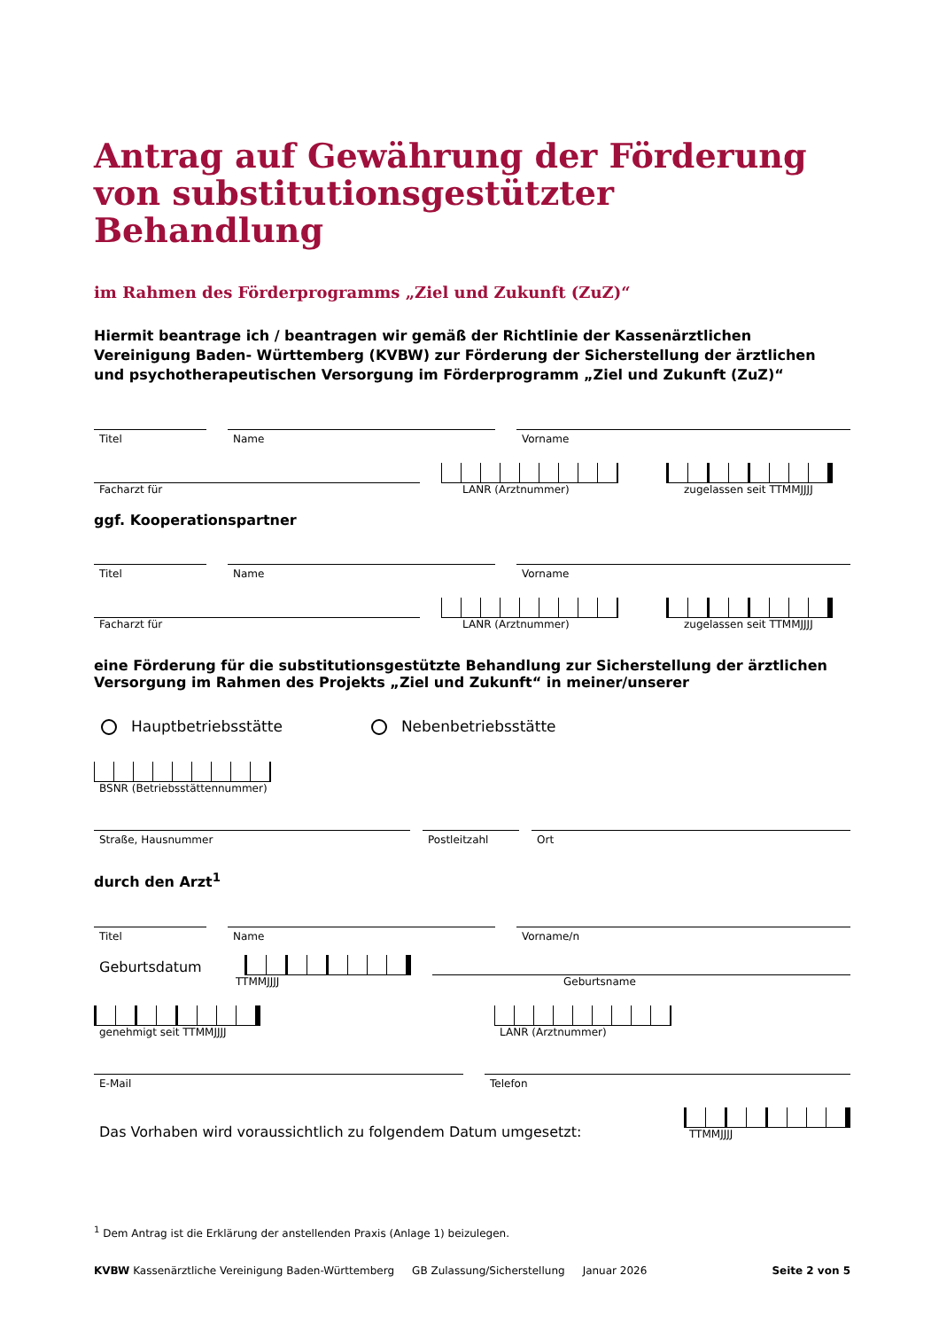Antrag auf Gewährung der Förderung von substitutionsgestützter Behandlung
im Rahmen des Förderprogramms „Ziel und Zukunft (ZuZ)“
Hiermit beantrage ich / beantragen wir gemäß der Richtlinie der Kassenärztlichen Vereinigung Baden- Württemberg (KVBW) zur Förderung der Sicherstellung der ärztlichen und psychotherapeutischen Versorgung im Förderprogramm „Ziel und Zukunft (ZuZ)“
Titel
Name
Vorname
Facharzt für
LANR (Arztnummer)
zugelassen seit TTMMJJJJ
ggf. Kooperationspartner
Titel
Name
Vorname
Facharzt für
LANR (Arztnummer)
zugelassen seit TTMMJJJJ
eine Förderung für die substitutionsgestützte Behandlung zur Sicherstellung der ärztlichen Versorgung im Rahmen des Projekts „Ziel und Zukunft“ in meiner/unserer
Hauptbetriebsstätte Nebenbetriebsstätte
BSNR (Betriebsstättennummer)
Straße, Hausnummer
Postleitzahl
Ort
durch den Arzt<sup>1</sup>
Titel
Name
Vorname/n
Geburtsdatum
TTMMJJJJ
Geburtsname
genehmigt seit TTMMJJJJ
LANR (Arztnummer)
E-Mail
Telefon
Das Vorhaben wird voraussichtlich zu folgendem Datum umgesetzt:
TTMMJJJJ
<sup>1</sup> Dem Antrag ist die Erklärung der anstellenden Praxis (Anlage 1) beizulegen.
KVBW Kassenärztliche Vereinigung Baden-Württemberg GB Zulassung/Sicherstellung Januar 2026 Seite 2 von 5